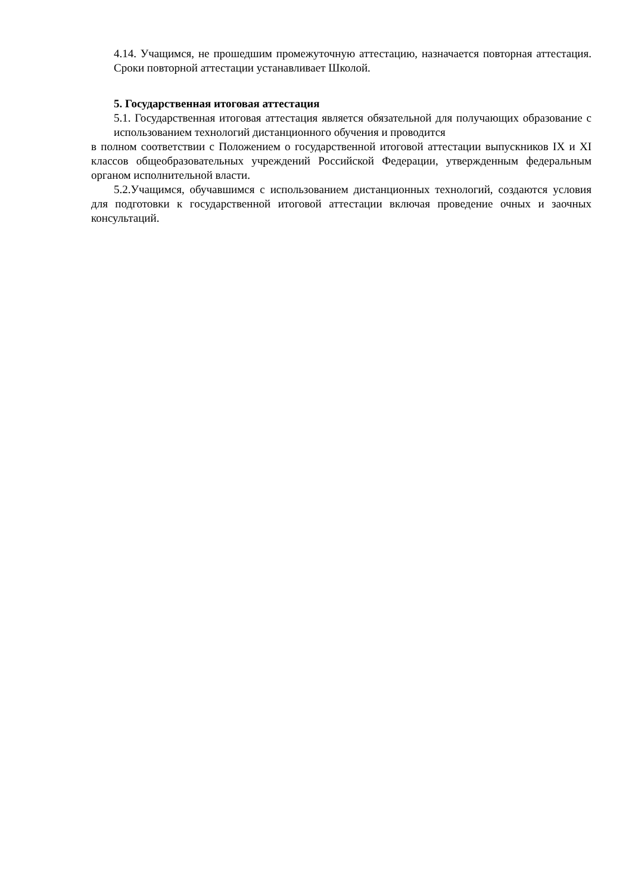4.14. Учащимся, не прошедшим промежуточную аттестацию, назначается повторная аттестация. Сроки повторной аттестации устанавливает Школой.
5. Государственная итоговая аттестация
5.1. Государственная итоговая аттестация является обязательной для получающих образование с использованием технологий дистанционного обучения и проводится
в полном соответствии с Положением о государственной итоговой аттестации выпускников IX и XI классов общеобразовательных учреждений Российской Федерации, утвержденным федеральным органом исполнительной власти.
5.2.Учащимся, обучавшимся с использованием дистанционных технологий, создаются условия для подготовки к государственной итоговой аттестации включая проведение очных и заочных консультаций.